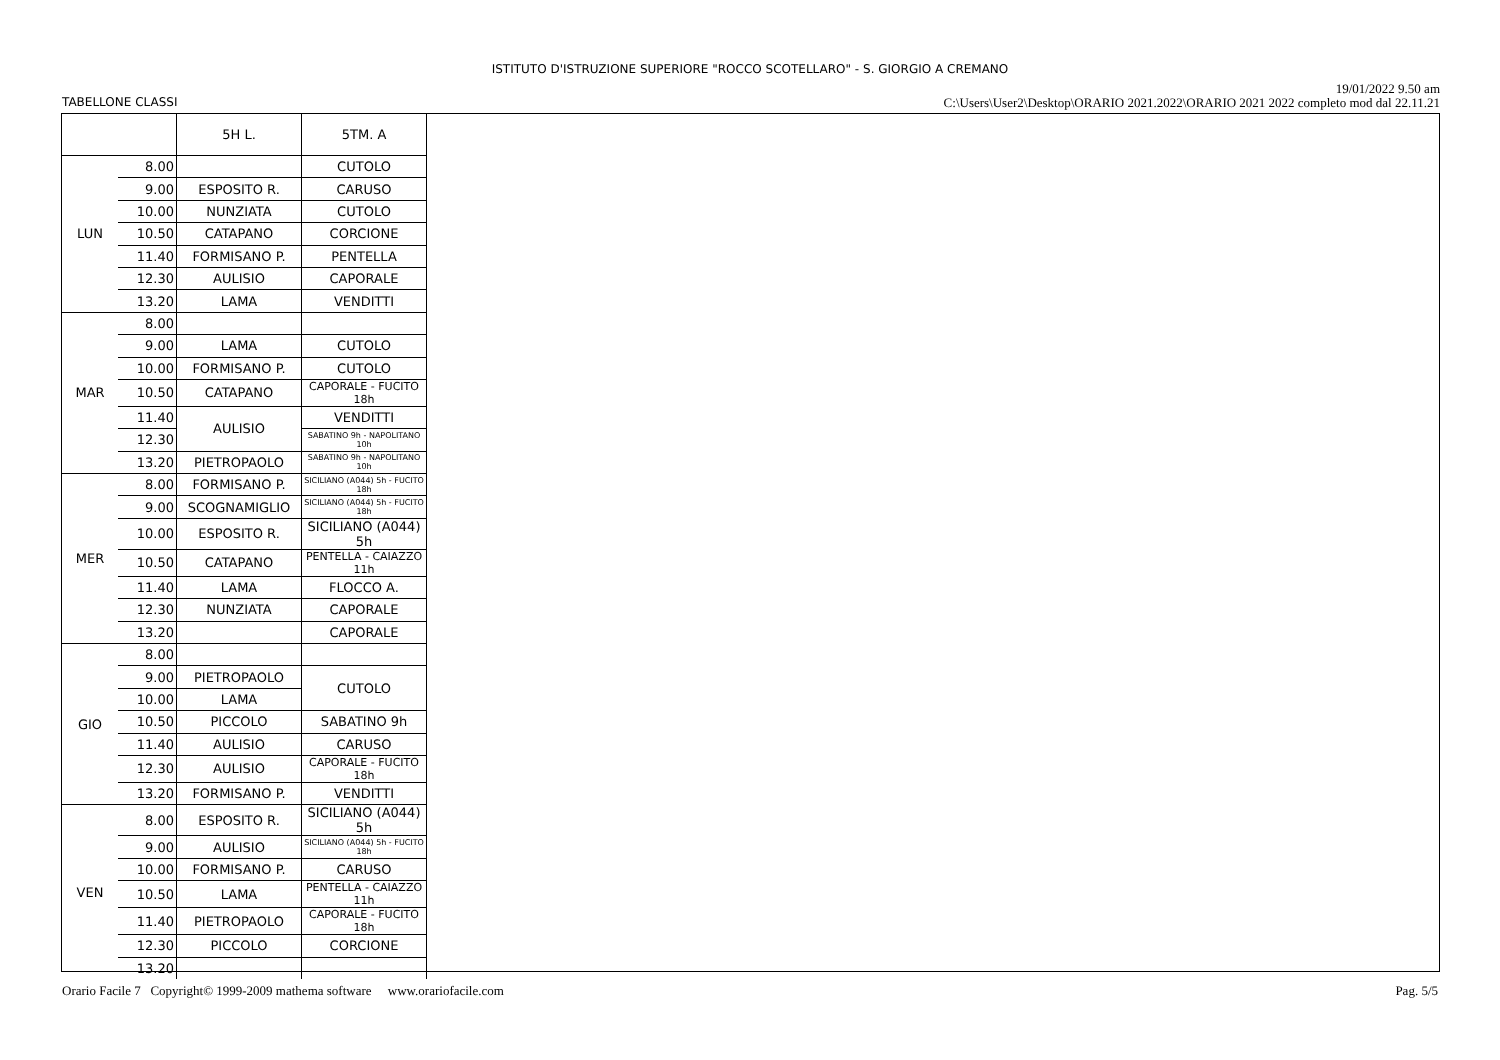ISTITUTO D'ISTRUZIONE SUPERIORE "ROCCO SCOTELLARO" - S. GIORGIO A CREMANO
19/01/2022 9.50 am
C:\Users\User2\Desktop\ORARIO 2021.2022\ORARIO 2021 2022 completo mod dal 22.11.21
TABELLONE CLASSI
| | | 5H L. | 5TM. A |
| LUN | 8.00 | | CUTOLO |
| | 9.00 | ESPOSITO R. | CARUSO |
| | 10.00 | NUNZIATA | CUTOLO |
| | 10.50 | CATAPANO | CORCIONE |
| | 11.40 | FORMISANO P. | PENTELLA |
| | 12.30 | AULISIO | CAPORALE |
| | 13.20 | LAMA | VENDITTI |
| MAR | 8.00 | | |
| | 9.00 | LAMA | CUTOLO |
| | 10.00 | FORMISANO P. | CUTOLO |
| | 10.50 | CATAPANO | CAPORALE - FUCITO 18h |
| | 11.40 | AULISIO | VENDITTI |
| | 12.30 | | SABATINO 9h - NAPOLITANO 10h |
| | 13.20 | PIETROPAOLO | SABATINO 9h - NAPOLITANO 10h |
| MER | 8.00 | FORMISANO P. | SICILIANO (A044) 5h - FUCITO 18h |
| | 9.00 | SCOGNAMIGLIO | SICILIANO (A044) 5h - FUCITO 18h |
| | 10.00 | ESPOSITO R. | SICILIANO (A044) 5h |
| | 10.50 | CATAPANO | PENTELLA - CAIAZZO 11h |
| | 11.40 | LAMA | FLOCCO A. |
| | 12.30 | NUNZIATA | CAPORALE |
| | 13.20 | | CAPORALE |
| GIO | 8.00 | | |
| | 9.00 | PIETROPAOLO | CUTOLO |
| | 10.00 | LAMA | |
| | 10.50 | PICCOLO | SABATINO 9h |
| | 11.40 | AULISIO | CARUSO |
| | 12.30 | AULISIO | CAPORALE - FUCITO 18h |
| | 13.20 | FORMISANO P. | VENDITTI |
| VEN | 8.00 | ESPOSITO R. | SICILIANO (A044) 5h |
| | 9.00 | AULISIO | SICILIANO (A044) 5h - FUCITO 18h |
| | 10.00 | FORMISANO P. | CARUSO |
| | 10.50 | LAMA | PENTELLA - CAIAZZO 11h |
| | 11.40 | PIETROPAOLO | CAPORALE - FUCITO 18h |
| | 12.30 | PICCOLO | CORCIONE |
| | 13.20 | | |
Orario Facile 7 Copyright© 1999-2009 mathema software www.orariofacile.com
Pag. 5/5